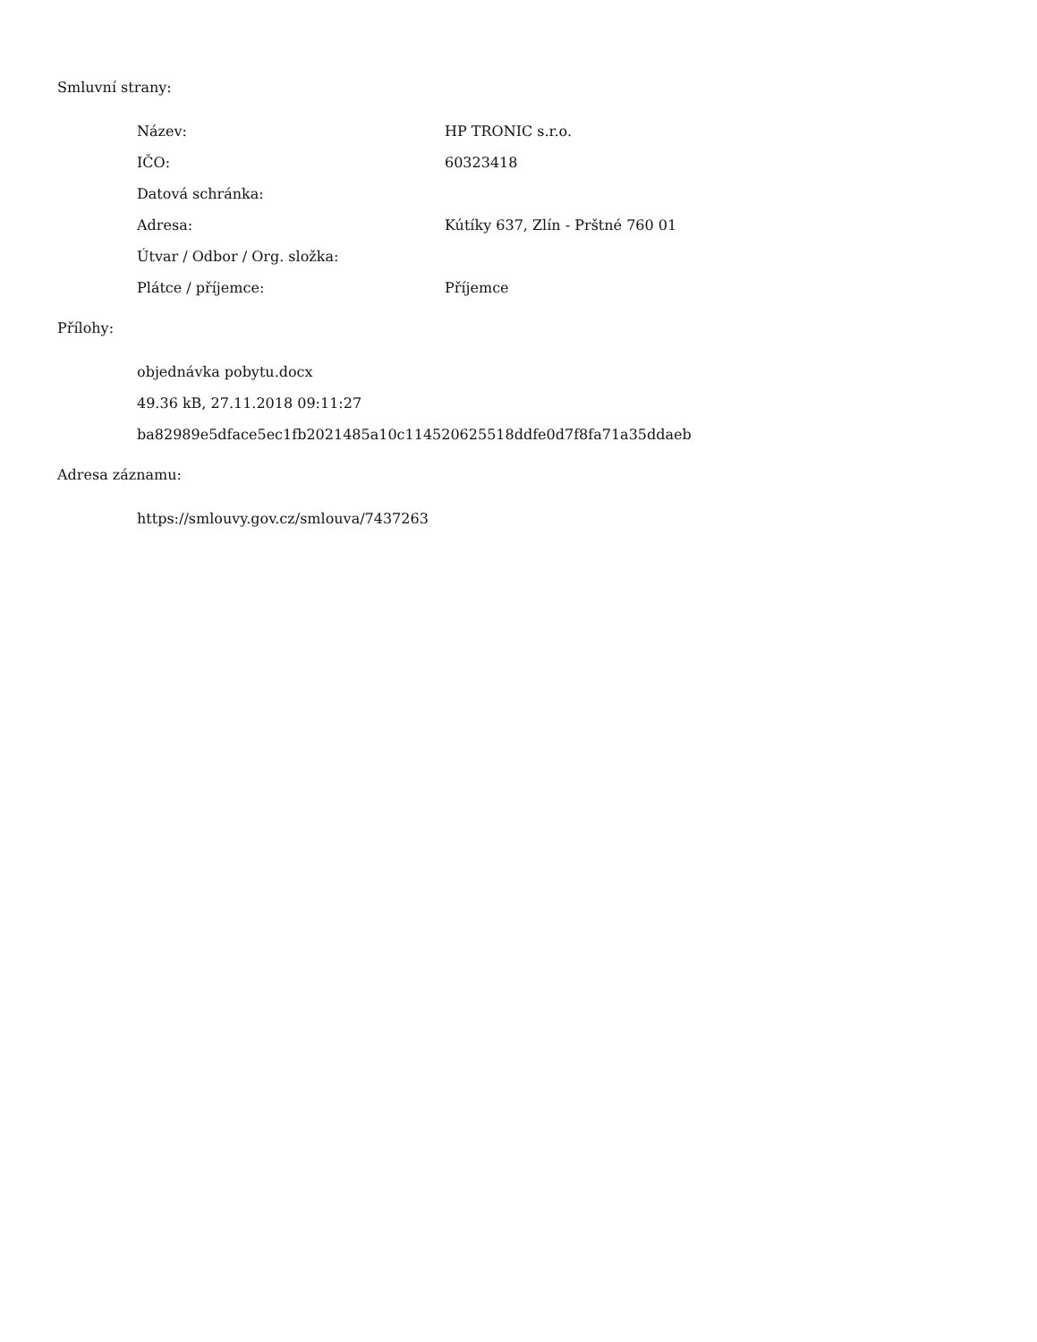Smluvní strany:
| Název: | HP TRONIC s.r.o. |
| IČO: | 60323418 |
| Datová schránka: | |
| Adresa: | Kútíky 637, Zlín - Prštné 760 01 |
| Útvar / Odbor / Org. složka: | |
| Plátce / příjemce: | Příjemce |
Přílohy:
objednávka pobytu.docx
49.36 kB, 27.11.2018 09:11:27
ba82989e5dface5ec1fb2021485a10c114520625518ddfe0d7f8fa71a35ddaeb
Adresa záznamu:
https://smlouvy.gov.cz/smlouva/7437263